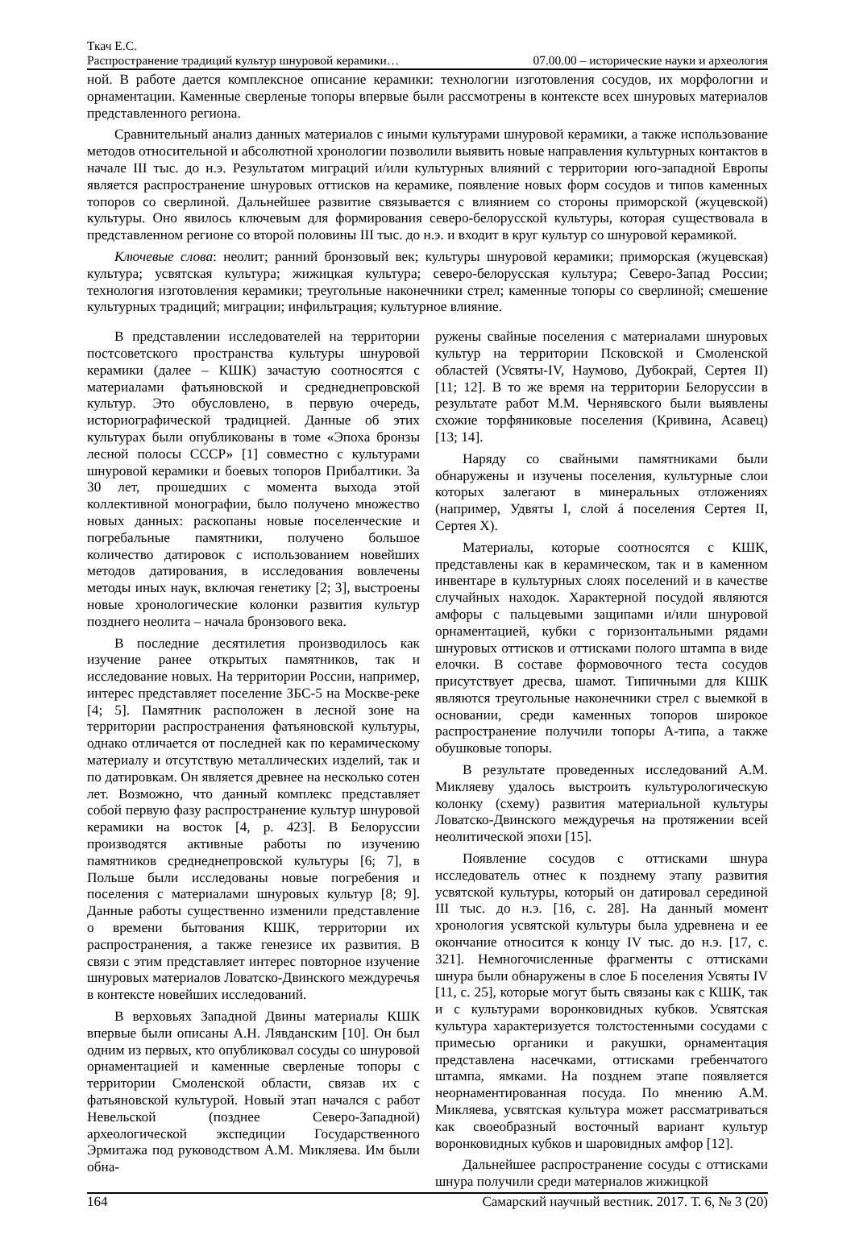Ткач Е.С.
Распространение традиций культур шнуровой керамики… 07.00.00 – исторические науки и археология
ной. В работе дается комплексное описание керамики: технологии изготовления сосудов, их морфологии и орнаментации. Каменные сверленые топоры впервые были рассмотрены в контексте всех шнуровых материалов представленного региона.
Сравнительный анализ данных материалов с иными культурами шнуровой керамики, а также использование методов относительной и абсолютной хронологии позволили выявить новые направления культурных контактов в начале III тыс. до н.э. Результатом миграций и/или культурных влияний с территории юго-западной Европы является распространение шнуровых оттисков на керамике, появление новых форм сосудов и типов каменных топоров со сверлиной. Дальнейшее развитие связывается с влиянием со стороны приморской (жуцевской) культуры. Оно явилось ключевым для формирования северо-белорусской культуры, которая существовала в представленном регионе со второй половины III тыс. до н.э. и входит в круг культур со шнуровой керамикой.
Ключевые слова: неолит; ранний бронзовый век; культуры шнуровой керамики; приморская (жуцевская) культура; усвятская культура; жижицкая культура; северо-белорусская культура; Северо-Запад России; технология изготовления керамики; треугольные наконечники стрел; каменные топоры со сверлиной; смешение культурных традиций; миграции; инфильтрация; культурное влияние.
В представлении исследователей на территории постсоветского пространства культуры шнуровой керамики (далее – КШК) зачастую соотносятся с материалами фатьяновской и среднеднепровской культур. Это обусловлено, в первую очередь, историографической традицией. Данные об этих культурах были опубликованы в томе «Эпоха бронзы лесной полосы СССР» [1] совместно с культурами шнуровой керамики и боевых топоров Прибалтики. За 30 лет, прошедших с момента выхода этой коллективной монографии, было получено множество новых данных: раскопаны новые поселенческие и погребальные памятники, получено большое количество датировок с использованием новейших методов датирования, в исследования вовлечены методы иных наук, включая генетику [2; 3], выстроены новые хронологические колонки развития культур позднего неолита – начала бронзового века.
В последние десятилетия производилось как изучение ранее открытых памятников, так и исследование новых. На территории России, например, интерес представляет поселение ЗБС-5 на Москве-реке [4; 5]. Памятник расположен в лесной зоне на территории распространения фатьяновской культуры, однако отличается от последней как по керамическому материалу и отсутствую металлических изделий, так и по датировкам. Он является древнее на несколько сотен лет. Возможно, что данный комплекс представляет собой первую фазу распространение культур шнуровой керамики на восток [4, p. 423]. В Белоруссии производятся активные работы по изучению памятников среднеднепровской культуры [6; 7], в Польше были исследованы новые погребения и поселения с материалами шнуровых культур [8; 9]. Данные работы существенно изменили представление о времени бытования КШК, территории их распространения, а также генезисе их развития. В связи с этим представляет интерес повторное изучение шнуровых материалов Ловатско-Двинского междуречья в контексте новейших исследований.
В верховьях Западной Двины материалы КШК впервые были описаны А.Н. Лявданским [10]. Он был одним из первых, кто опубликовал сосуды со шнуровой орнаментацией и каменные сверленые топоры с территории Смоленской области, связав их с фатьяновской культурой. Новый этап начался с работ Невельской (позднее Северо-Западной) археологической экспедиции Государственного Эрмитажа под руководством А.М. Микляева. Им были обна-
ружены свайные поселения с материалами шнуровых культур на территории Псковской и Смоленской областей (Усвяты-IV, Наумово, Дубокрай, Сертея II) [11; 12]. В то же время на территории Белоруссии в результате работ М.М. Чернявского были выявлены схожие торфяниковые поселения (Кривина, Асавец) [13; 14].
Наряду со свайными памятниками были обнаружены и изучены поселения, культурные слои которых залегают в минеральных отложениях (например, Удвяты I, слой á поселения Сертея II, Сертея X).
Материалы, которые соотносятся с КШК, представлены как в керамическом, так и в каменном инвентаре в культурных слоях поселений и в качестве случайных находок. Характерной посудой являются амфоры с пальцевыми защипами и/или шнуровой орнаментацией, кубки с горизонтальными рядами шнуровых оттисков и оттисками полого штампа в виде елочки. В составе формовочного теста сосудов присутствует дресва, шамот. Типичными для КШК являются треугольные наконечники стрел с выемкой в основании, среди каменных топоров широкое распространение получили топоры А-типа, а также обушковые топоры.
В результате проведенных исследований А.М. Микляеву удалось выстроить культурологическую колонку (схему) развития материальной культуры Ловатско-Двинского междуречья на протяжении всей неолитической эпохи [15].
Появление сосудов с оттисками шнура исследователь отнес к позднему этапу развития усвятской культуры, который он датировал серединой III тыс. до н.э. [16, с. 28]. На данный момент хронология усвятской культуры была удревнена и ее окончание относится к концу IV тыс. до н.э. [17, с. 321]. Немногочисленные фрагменты с оттисками шнура были обнаружены в слое Б поселения Усвяты IV [11, с. 25], которые могут быть связаны как с КШК, так и с культурами воронковидных кубков. Усвятская культура характеризуется толстостенными сосудами с примесью органики и ракушки, орнаментация представлена насечками, оттисками гребенчатого штампа, ямками. На позднем этапе появляется неорнаментированная посуда. По мнению А.М. Микляева, усвятская культура может рассматриваться как своеобразный восточный вариант культур воронковидных кубков и шаровидных амфор [12].
Дальнейшее распространение сосуды с оттисками шнура получили среди материалов жижицкой
164 Самарский научный вестник. 2017. Т. 6, № 3 (20)